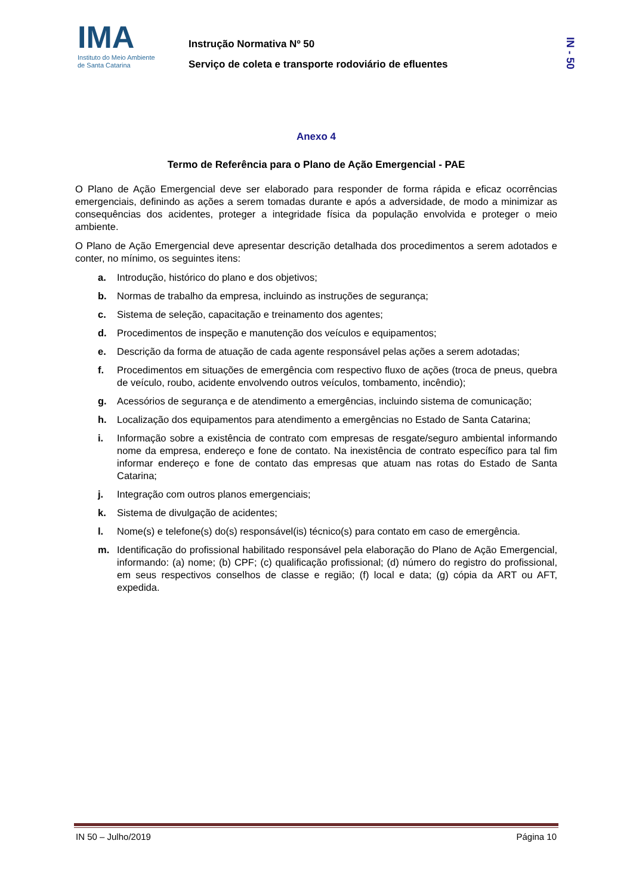IMA
Instituto do Meio Ambiente
de Santa Catarina
Instrução Normativa Nº 50
Serviço de coleta e transporte rodoviário de efluentes
IN - 50
Anexo 4
Termo de Referência para o Plano de Ação Emergencial - PAE
O Plano de Ação Emergencial deve ser elaborado para responder de forma rápida e eficaz ocorrências emergenciais, definindo as ações a serem tomadas durante e após a adversidade, de modo a minimizar as consequências dos acidentes, proteger a integridade física da população envolvida e proteger o meio ambiente.
O Plano de Ação Emergencial deve apresentar descrição detalhada dos procedimentos a serem adotados e conter, no mínimo, os seguintes itens:
a. Introdução, histórico do plano e dos objetivos;
b. Normas de trabalho da empresa, incluindo as instruções de segurança;
c. Sistema de seleção, capacitação e treinamento dos agentes;
d. Procedimentos de inspeção e manutenção dos veículos e equipamentos;
e. Descrição da forma de atuação de cada agente responsável pelas ações a serem adotadas;
f. Procedimentos em situações de emergência com respectivo fluxo de ações (troca de pneus, quebra de veículo, roubo, acidente envolvendo outros veículos, tombamento, incêndio);
g. Acessórios de segurança e de atendimento a emergências, incluindo sistema de comunicação;
h. Localização dos equipamentos para atendimento a emergências no Estado de Santa Catarina;
i. Informação sobre a existência de contrato com empresas de resgate/seguro ambiental informando nome da empresa, endereço e fone de contato. Na inexistência de contrato específico para tal fim informar endereço e fone de contato das empresas que atuam nas rotas do Estado de Santa Catarina;
j. Integração com outros planos emergenciais;
k. Sistema de divulgação de acidentes;
l. Nome(s) e telefone(s) do(s) responsável(is) técnico(s) para contato em caso de emergência.
m. Identificação do profissional habilitado responsável pela elaboração do Plano de Ação Emergencial, informando: (a) nome; (b) CPF; (c) qualificação profissional; (d) número do registro do profissional, em seus respectivos conselhos de classe e região; (f) local e data; (g) cópia da ART ou AFT, expedida.
IN 50 – Julho/2019 Página 10